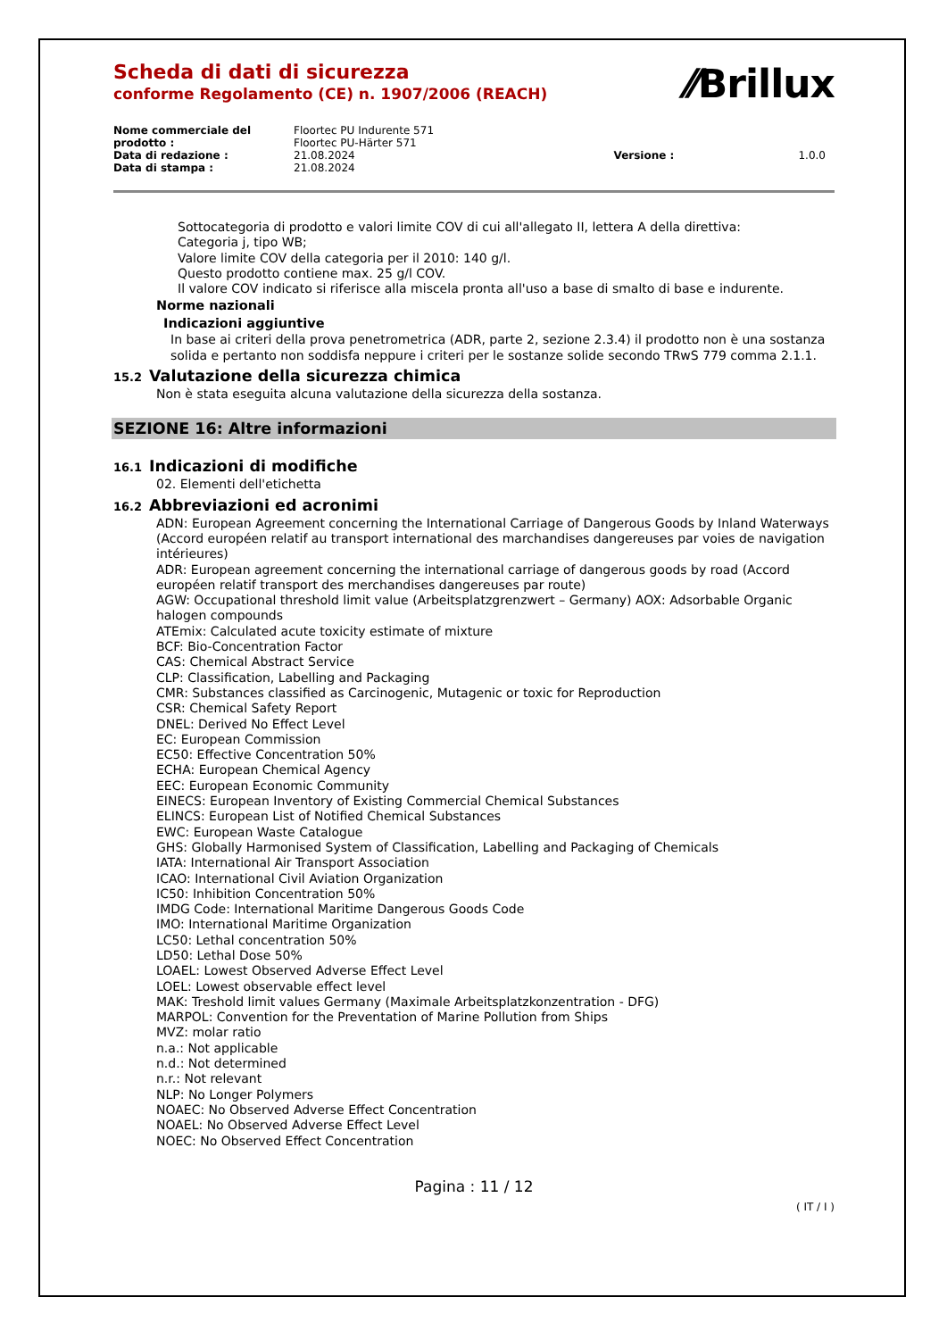Scheda di dati di sicurezza
conforme Regolamento (CE) n. 1907/2006 (REACH)
⁄⁄Brillux
| Nome commerciale del prodotto : | Floortec PU Indurente 571 Floortec PU-Härter 571 | | |
| Data di redazione : | 21.08.2024 | Versione : | 1.0.0 |
| Data di stampa : | 21.08.2024 | | |
Sottocategoria di prodotto e valori limite COV di cui all'allegato II, lettera A della direttiva:
Categoria j, tipo WB;
Valore limite COV della categoria per il 2010: 140 g/l.
Questo prodotto contiene max. 25 g/l COV.
Il valore COV indicato si riferisce alla miscela pronta all'uso a base di smalto di base e indurente.
Norme nazionali
Indicazioni aggiuntive
In base ai criteri della prova penetrometrica (ADR, parte 2, sezione 2.3.4) il prodotto non è una sostanza solida e pertanto non soddisfa neppure i criteri per le sostanze solide secondo TRwS 779 comma 2.1.1.
15.2 Valutazione della sicurezza chimica
Non è stata eseguita alcuna valutazione della sicurezza della sostanza.
SEZIONE 16: Altre informazioni
16.1 Indicazioni di modifiche
02. Elementi dell'etichetta
16.2 Abbreviazioni ed acronimi
ADN: European Agreement concerning the International Carriage of Dangerous Goods by Inland Waterways (Accord européen relatif au transport international des marchandises dangereuses par voies de navigation intérieures)
ADR: European agreement concerning the international carriage of dangerous goods by road (Accord européen relatif transport des merchandises dangereuses par route)
AGW: Occupational threshold limit value (Arbeitsplatzgrenzwert – Germany) AOX: Adsorbable Organic halogen compounds
ATEmix: Calculated acute toxicity estimate of mixture
BCF: Bio-Concentration Factor
CAS: Chemical Abstract Service
CLP: Classification, Labelling and Packaging
CMR: Substances classified as Carcinogenic, Mutagenic or toxic for Reproduction
CSR: Chemical Safety Report
DNEL: Derived No Effect Level
EC: European Commission
EC50: Effective Concentration 50%
ECHA: European Chemical Agency
EEC: European Economic Community
EINECS: European Inventory of Existing Commercial Chemical Substances
ELINCS: European List of Notified Chemical Substances
EWC: European Waste Catalogue
GHS: Globally Harmonised System of Classification, Labelling and Packaging of Chemicals
IATA: International Air Transport Association
ICAO: International Civil Aviation Organization
IC50: Inhibition Concentration 50%
IMDG Code: International Maritime Dangerous Goods Code
IMO: International Maritime Organization
LC50: Lethal concentration 50%
LD50: Lethal Dose 50%
LOAEL: Lowest Observed Adverse Effect Level
LOEL: Lowest observable effect level
MAK: Treshold limit values Germany (Maximale Arbeitsplatzkonzentration - DFG)
MARPOL: Convention for the Preventation of Marine Pollution from Ships
MVZ: molar ratio
n.a.: Not applicable
n.d.: Not determined
n.r.: Not relevant
NLP: No Longer Polymers
NOAEC: No Observed Adverse Effect Concentration
NOAEL: No Observed Adverse Effect Level
NOEC: No Observed Effect Concentration
Pagina : 11 / 12
( IT / I )